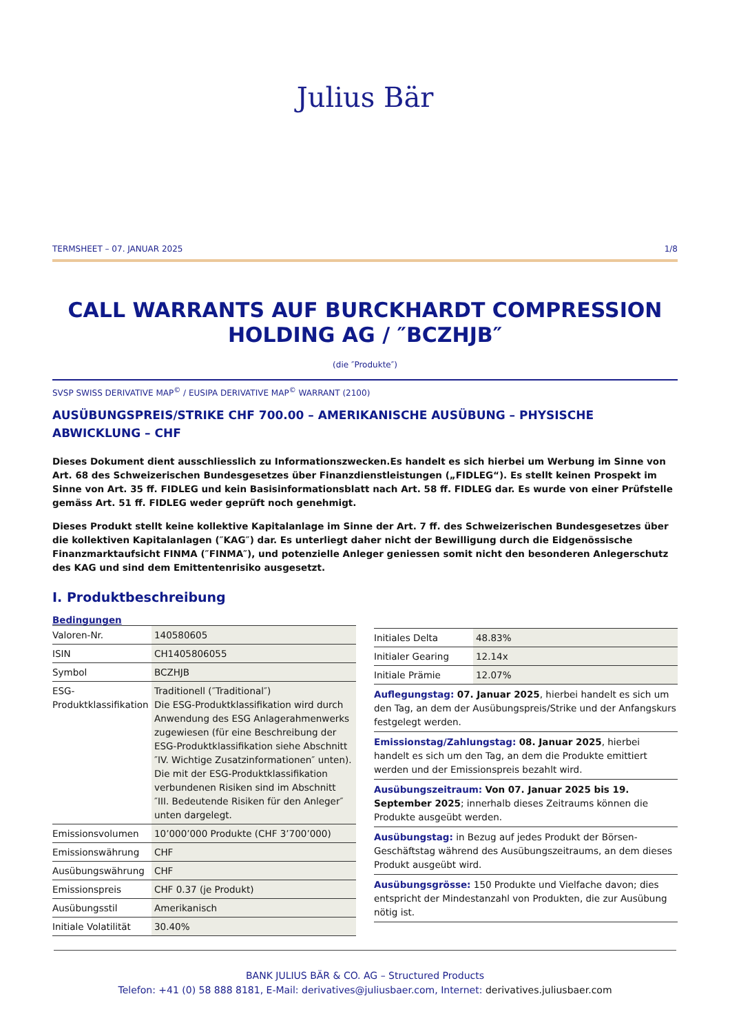Julius Bär
TERMSHEET – 07. JANUAR 2025 1/8
CALL WARRANTS AUF BURCKHARDT COMPRESSION HOLDING AG / ″BCZHJB″
(die ″Produkte″)
SVSP SWISS DERIVATIVE MAP<sup>©</sup> / EUSIPA DERIVATIVE MAP<sup>©</sup> WARRANT (2100)
AUSÜBUNGSPREIS/STRIKE CHF 700.00 – AMERIKANISCHE AUSÜBUNG – PHYSISCHE ABWICKLUNG – CHF
Dieses Dokument dient ausschliesslich zu Informationszwecken.Es handelt es sich hierbei um Werbung im Sinne von Art. 68 des Schweizerischen Bundesgesetzes über Finanzdienstleistungen („FIDLEG“). Es stellt keinen Prospekt im Sinne von Art. 35 ff. FIDLEG und kein Basisinformationsblatt nach Art. 58 ff. FIDLEG dar. Es wurde von einer Prüfstelle gemäss Art. 51 ff. FIDLEG weder geprüft noch genehmigt.
Dieses Produkt stellt keine kollektive Kapitalanlage im Sinne der Art. 7 ff. des Schweizerischen Bundesgesetzes über die kollektiven Kapitalanlagen (″KAG″) dar. Es unterliegt daher nicht der Bewilligung durch die Eidgenössische Finanzmarktaufsicht FINMA (″FINMA″), und potenzielle Anleger geniessen somit nicht den besonderen Anlegerschutz des KAG und sind dem Emittentenrisiko ausgesetzt.
I. Produktbeschreibung
Bedingungen
| Valoren-Nr. | 140580605 |
| ISIN | CH1405806055 |
| Symbol | BCZHJB |
| ESG-Produktklassifikation | Traditionell (″Traditional″) Die ESG-Produktklassifikation wird durch Anwendung des ESG Anlagerahmenwerks zugewiesen (für eine Beschreibung der ESG-Produktklassifikation siehe Abschnitt ″IV. Wichtige Zusatzinformationen″ unten). Die mit der ESG-Produktklassifikation verbundenen Risiken sind im Abschnitt ″III. Bedeutende Risiken für den Anleger″ unten dargelegt. |
| Emissionsvolumen | 10’000’000 Produkte (CHF 3’700’000) |
| Emissionswährung | CHF |
| Ausübungswährung | CHF |
| Emissionspreis | CHF 0.37 (je Produkt) |
| Ausübungsstil | Amerikanisch |
| Initiale Volatilität | 30.40% |
| Initiales Delta | 48.83% |
| Initialer Gearing | 12.14x |
| Initiale Prämie | 12.07% |
Auflegungstag: 07. Januar 2025, hierbei handelt es sich um den Tag, an dem der Ausübungspreis/Strike und der Anfangskurs festgelegt werden.
Emissionstag/Zahlungstag: 08. Januar 2025, hierbei handelt es sich um den Tag, an dem die Produkte emittiert werden und der Emissionspreis bezahlt wird.
Ausübungszeitraum: Von 07. Januar 2025 bis 19. September 2025; innerhalb dieses Zeitraums können die Produkte ausgeübt werden.
Ausübungstag: in Bezug auf jedes Produkt der Börsen-Geschäftstag während des Ausübungszeitraums, an dem dieses Produkt ausgeübt wird.
Ausübungsgrösse: 150 Produkte und Vielfache davon; dies entspricht der Mindestanzahl von Produkten, die zur Ausübung nötig ist.
BANK JULIUS BÄR & CO. AG – Structured Products
Telefon: +41 (0) 58 888 8181, E-Mail: derivatives@juliusbaer.com, Internet: derivatives.juliusbaer.com